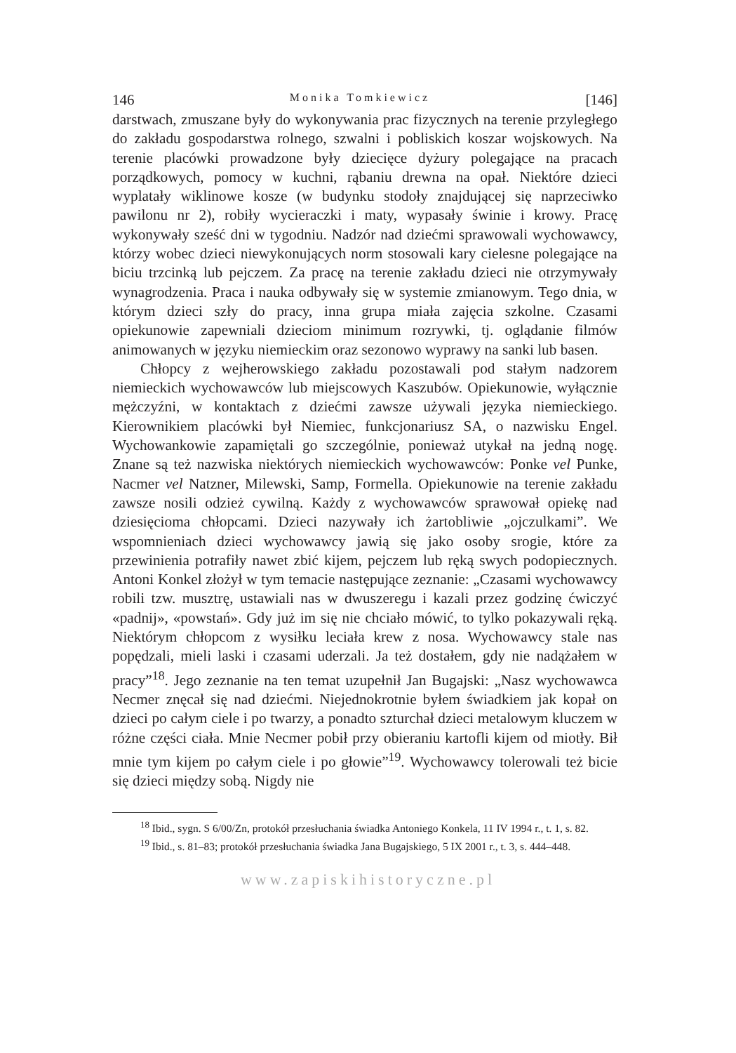146 Monika Tomkiewicz [146]
darstwach, zmuszane były do wykonywania prac fizycznych na terenie przyległego do zakładu gospodarstwa rolnego, szwalni i pobliskich koszar wojskowych. Na terenie placówki prowadzone były dziecięce dyżury polegające na pracach porządkowych, pomocy w kuchni, rąbaniu drewna na opał. Niektóre dzieci wyplatały wiklinowe kosze (w budynku stodoły znajdującej się naprzeciwko pawilonu nr 2), robiły wycieraczki i maty, wypasały świnie i krowy. Pracę wykonywały sześć dni w tygodniu. Nadzór nad dziećmi sprawowali wychowawcy, którzy wobec dzieci niewykonujących norm stosowali kary cielesne polegające na biciu trzcinką lub pejczem. Za pracę na terenie zakładu dzieci nie otrzymywały wynagrodzenia. Praca i nauka odbywały się w systemie zmianowym. Tego dnia, w którym dzieci szły do pracy, inna grupa miała zajęcia szkolne. Czasami opiekunowie zapewniali dzieciom minimum rozrywki, tj. oglądanie filmów animowanych w języku niemieckim oraz sezonowo wyprawy na sanki lub basen.
Chłopcy z wejherowskiego zakładu pozostawali pod stałym nadzorem niemieckich wychowawców lub miejscowych Kaszubów. Opiekunowie, wyłącznie mężczyźni, w kontaktach z dziećmi zawsze używali języka niemieckiego. Kierownikiem placówki był Niemiec, funkcjonariusz SA, o nazwisku Engel. Wychowankowie zapamiętali go szczególnie, ponieważ utykał na jedną nogę. Znane są też nazwiska niektórych niemieckich wychowawców: Ponke vel Punke, Nacmer vel Natzner, Milewski, Samp, Formella. Opiekunowie na terenie zakładu zawsze nosili odzież cywilną. Każdy z wychowawców sprawował opiekę nad dziesięcioma chłopcami. Dzieci nazywały ich żartobliwie „ojczulkami”. We wspomnieniach dzieci wychowawcy jawią się jako osoby srogie, które za przewinienia potrafiły nawet zbić kijem, pejczem lub ręką swych podopiecznych. Antoni Konkel złożył w tym temacie następujące zeznanie: „Czasami wychowawcy robili tzw. musztrę, ustawiali nas w dwuszeregu i kazali przez godzinę ćwiczyć «padnij», «powstań». Gdy już im się nie chciało mówić, to tylko pokazywali ręką. Niektórym chłopcom z wysiłku leciała krew z nosa. Wychowawcy stale nas popędzali, mieli laski i czasami uderzali. Ja też dostałem, gdy nie nadążałem w pracy”<sup>18</sup>. Jego zeznanie na ten temat uzupełnił Jan Bugajski: „Nasz wychowawca Necmer znęcał się nad dziećmi. Niejednokrotnie byłem świadkiem jak kopał on dzieci po całym ciele i po twarzy, a ponadto szturchał dzieci metalowym kluczem w różne części ciała. Mnie Necmer pobił przy obieraniu kartofli kijem od miotły. Bił mnie tym kijem po całym ciele i po głowie”<sup>19</sup>. Wychowawcy tolerowali też bicie się dzieci między sobą. Nigdy nie
<sup>18</sup> Ibid., sygn. S 6/00/Zn, protokół przesłuchania świadka Antoniego Konkela, 11 IV 1994 r., t. 1, s. 82.
<sup>19</sup> Ibid., s. 81–83; protokół przesłuchania świadka Jana Bugajskiego, 5 IX 2001 r., t. 3, s. 444–448.
www.zapiskihistoryczne.pl